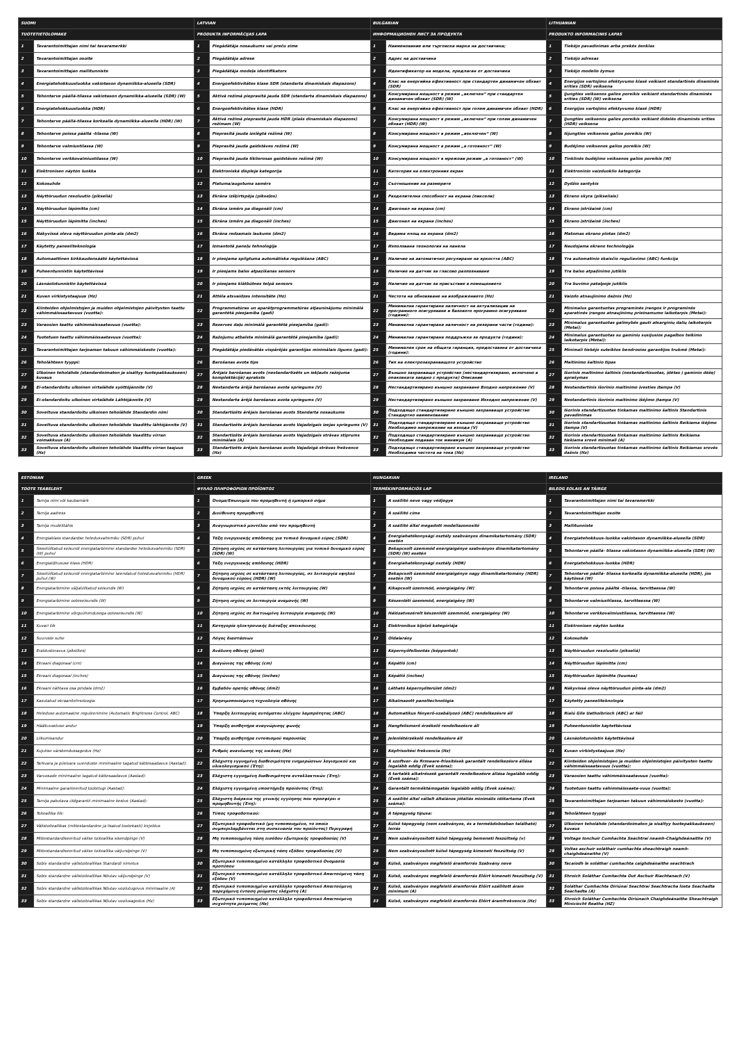| SUOMI | | LATVIAN | | BULGARIAN | | LITHUANIAN | |
| --- | --- | --- | --- | --- | --- | --- | --- |
| TUOTETIETOLOMAKE | | PRODUKTA INFORMĀCIJAS LAPA | | ИНФОРМАЦИОНЕН ЛИСТ ЗА ПРОДУКТА | | PRODUKTO INFORMACINIS LAPAS | |
| 1 | Tavarantoimittajan nimi tai tavaramerkki | 1 | Piegādātāja nosaukums vai preču zīme | 1 | Наименование или търговска марка на доставчика; | 1 | Tiekėjo pavadinimas arba prekės ženklas |
| 2 | Tavarantoimittajan osoite | 2 | Piegādātāja adrese | 2 | Адрес на доставчика | 2 | Tiekėjo adresas |
| 3 | Tavarantoimittajan mallitunniste | 3 | Piegādātāja modeļa identifikators | 3 | Идентификатор на модела, предлаган от доставчика | 3 | Tiekėjo modelio žymuo |
| 4 | Energiatehokkuusluokka vakiotason dynamiikka-alueella (SDR) | 4 | Energoefektivitātes klase SDR (standarta dinamiskais diapazons) | 4 | Клас на енергийна ефективност при стандартен динамичен обхват (SDR) | 4 | Energijos vartojimo efektyvumo klasė veikiant standartinės dinaminės srities (SDR) veiksena |
| 5 | Tehontarve päällä-tilassa vakiotason dynamiikka-alueella (SDR) (W) | 5 | Aktīvā režīmā pieprasītā jauda SDR (standarta dinamiskais diapazons) | 5 | Консумирана мощност в режим „включен“ при стандартен динамичен обхват (SDR) (W) | 5 | Įjungties veiksenos galios poreikis veikiant standartinės dinaminės srities (SDR) (W) veiksena |
| 6 | Energiatehokkuusluokka (HDR) | 6 | Energoefektivitātes klase (HDR) | 6 | Клас на енергийна ефективност при голям динамичен обхват (HDR) | 6 | Energijos vartojimo efektyvumo klasė (HDR) |
| 7 | Tehontarve päällä-tilassa korkealla dynamiikka-alueella (HDR) (W) | 7 | Aktīvā režīmā pieprasītā jauda HDR (plašs dinamiskais diapazons) režīmam (W) | 7 | Консумирана мощност в режим „включен“ при голям динамичен обхват (HDR) (W) | 7 | Įjungties veiksenos galios poreikis veikiant didelės dinaminės srities (HDR) veiksena |
| 8 | Tehontarve poissa päältä -tilassa (W) | 8 | Pieprasītā jauda izslēgtā režīmā (W) | 8 | Консумирана мощност в режим „изключен“ (W) | 8 | Išjungties veiksenos galios poreikis (W) |
| 9 | Tehontarve valmiustilassa (W) | 9 | Pieprasītā jauda gaidstāves režīmā (W) | 9 | Консумирана мощност в режим „в готовност“ (W) | 9 | Budėjimo veiksenos galios poreikis (W) |
| 10 | Tehontarve verkkovalmiustilassa (W) | 10 | Pieprasītā jauda tīklierosas gaidstāves režīmā (W) | 10 | Консумирана мощност в мрежови режим „в готовност“ (W) | 10 | Tinklinės budėjimo veiksenos galios poreikis (W) |
| 11 | Elektronisen näytön luokka | 11 | Elektroniskā displeja kategorija | 11 | Категория на електронния екран | 11 | Elektroninio vaizduoklio kategorija |
| 12 | Kokosuhde | 12 | Platuma/augstuma samērs | 12 | Съотношение на размерите | 12 | Dydžio santykis |
| 13 | Näyttöruudun resoluutio (pikseliä) | 13 | Ekrāna izšķirtspēja (pikseļos) | 13 | Разделителна способност на екрана (пиксели) | 13 | Ekrano skyra (pikseliais) |
| 14 | Näyttöruudun läpimitta (cm) | 14 | Ekrāna izmērs pa diagonāli (cm) | 14 | Диагонал на екрана (cm) | 14 | Ekrano įstrižainė (cm) |
| 15 | Näyttöruudun läpimitta (inches) | 15 | Ekrāna izmērs pa diagonāli (inches) | 15 | Диагонал на екрана (inches) | 15 | Ekrano įstrižainė (inches) |
| 16 | Näkyvissä oleva näyttöruudun pinta-ala (dm2) | 16 | Ekrāna redzamais laukums (dm2) | 16 | Видима площ на екрана (dm2) | 16 | Matomas ekrano plotas (dm2) |
| 17 | Käytetty paneeliteknologia | 17 | Izmantotā paneļu tehnoloģija | 17 | Използвана технология на панела | 17 | Naudojama ekrano technologija |
| 18 | Automaattinen kirkkaudensäätö käytettävissä | 18 | Ir pieejama spilgtuma automātiska regulēšana (ABC) | 18 | Наличие на автоматично регулиране на яркостта (ABC) | 18 | Yra automatinio skaisčio reguliavimo (ABC) funkcija |
| 19 | Puheentunnistin käytettävissä | 19 | Ir pieejams balss atpazīšanas sensors | 19 | Наличие на датчик за гласово разпознаване | 19 | Yra balso atpažinimo jutiklis |
| 20 | Läsnäolotunnistin käytettävissä | 20 | Ir pieejams klātbūtnes telpā sensors | 20 | Наличие на датчик за присъствие в помещението | 20 | Yra buvimo patalpoje jutiklis |
| 21 | Kuvan virkistystaajuus (Hz) | 21 | Attēla atsvaidzes intensitāte (Hz) | 21 | Честота на обновяване на изображението (Hz) | 21 | Vaizdo atnaujinimo dažnis (Hz) |
| 22 | Kiinteiden ohjelmistojen ja muiden ohjelmistojen päivitysten taattu vähimmäissaatavuus (vuotta): | 22 | Programmatūras un aparātprogrammatūras atjauninājumu minimālā garantētā pieejamība (gadi) | 22 | Минимална гарантирана наличност на актуализации на програмного осигуряване и базовото програмно осигуряване (години): | 22 | Minimalus garantuotas programinės įrangos ir programinės aparatinės įrangos atnaujinimų prieinamumo laikotarpis (Metai): |
| 23 | Varaosien taattu vähimmäissaatavuus (vuotta): | 23 | Rezerves daļu minimālā garantētā pieejamība (gadi): | 23 | Минимална гарантирана наличност на резервни части (години): | 23 | Minimalus garantuotas galimybės gauti atsarginių dalių laikotarpis (Metai): |
| 24 | Tuotetuen taattu vähimmäissaatavuus (vuotta): | 24 | Ražojumu atbalsta minimālā garantētā pieejamība (gadi): | 24 | Минимална гарантирана поддръжка за продукта (години): | 24 | Minimalus garantuotas su gaminiu susijusios pagalbos teikimo laikotarpis (Metai): |
| 25 | Tavarantoimittajan tarjoaman takuun vähimmäiskesto (vuotta): | 25 | Piegādātāja piedāvātās vispārējās garantijas minimālais ilgums (gadi): | 25 | Минимален срок на общата гаранция, предоставяна от доставчика (години): | 25 | Minimali tiekėjo suteiktos bendrosios garantijos trukmė (Metai): |
| 26 | Teholähteen tyyppi: | 26 | Barošanas avota tips | 26 | Тип на електрозахранващото устройство | 26 | Maitinimo šaltinio tipas |
| 27 | Ulkoinen teholähde (standardoimaton ja sisältyy tuotepakkaukseen) kuvaus | 27 | Ārējais barošanas avots (nestandartizēts un iekļauts ražojuma komplektācijā) apraksts | 27 | Външно захранващо устройство (нестандартизирано, включено в опаковката заедно с продукта) Описание | 27 | Išorinis maitinimo šaltinis (nestandartizuotas, įdėtas į gaminio dėžę) aprašymas |
| 28 | Ei-standardoitu ulkoinen virtalähde syöttöjännite (V) | 28 | Nestandarta ārējā barošanas avota spriegums (V) | 28 | Нестандартизирано външно захранване Входно напрежение (V) | 28 | Nestandartinis išorinio maitinimo įvesties įtampa (V) |
| 29 | Ei-standardoitu ulkoinen virtalähde Lähtöjännite (V) | 29 | Nestandarta ārējā barošanas avota spriegums (V) | 29 | Нестандартизирано външно захранване Изходно напрежение (V) | 29 | Nestandartinis išorinio maitinimo išėjimo įtampa (V) |
| 30 | Soveltuva standardoitu ulkoinen teholähde Standardin nimi | 30 | Standartizēts ārējais barošanas avots Standarta nosaukums | 30 | Подходящо стандартизирано външно захранващо устройство Стандартно наименование | 30 | Išorinis standartizuotas tinkamas maitinimo šaltinis Standartinis pavadinimas |
| 31 | Soveltuva standardoitu ulkoinen teholähde Vaadittu lähtöjännite (V) | 31 | Standartizēts ārējais barošanas avots Vajadzīgais izejas spriegums (V) | 31 | Подходящо стандартизирано външно захранващо устройство Необходимо напрежение на изхода (V) | 31 | Išorinis standartizuotas tinkamas maitinimo šaltinis Reikiama išėjimo įtampa (V) |
| 32 | Soveltuva standardoitu ulkoinen teholähde Vaadittu virran voimakkuus (A) | 32 | Standartizēts ārējais barošanas avots Vajadzīgais strāvas stiprums minimālais (A) | 32 | Подходящо стандартизирано външно захранващо устройство Необходим подаван ток минимум (A) | 32 | Išorinis standartizuotas tinkamas maitinimo šaltinis Reikiama tiekiama srovė minimali (A) |
| 33 | Soveltuva standardoitu ulkoinen teholähde Vaadittu virran taajuus (Hz) | 33 | Standartizēts ārējais barošanas avots Vajadzīgā strāvas frekvence (Hz) | 33 | Подходящо стандартизирано външно захранващо устройство Необходима честота на тока (Hz) | 33 | Išorinis standartizuotas tinkamas maitinimo šaltinis Reikiamas srovės dažnis (Hz) |
| ESTONIAN | | GREEK | | HUNGARIAN | | IRELAND | |
| --- | --- | --- | --- | --- | --- | --- | --- |
| TOOTE TEABELEHT | | ΦΥΛΛΟ ΠΛΗΡΟΦΟΡΙΩΝ ΠΡΟΪΟΝΤΟΣ | | TERMÉKINFORMÁCIÓS LAP | | BILEOG EOLAIS AN TÁIRGE | |
| 1 | Tarnija nimi või kaubamärk | 1 | Όνομα/Επωνυμία του προμηθευτή ή εμπορικό σήμα | 1 | A szállító neve vagy védjegye | 1 | Tavarantoimittajan nimi tai tavaramerkki |
| 2 | Tarnija aadress | 2 | Διεύθυνση προμηθευτή | 2 | A szállító címe | 2 | Tavarantoimittajan osoite |
| 3 | Tarnija mudelitähis | 3 | Αναγνωριστικό μοντέλου από τον προμηθευτή | 3 | A szállító által megadott modellazonosító | 3 | Mallitunniste |
| 4 | Energiaklass standardse heledusvahemiku (SDR) puhul | 4 | Τάξη ενεργειακής απόδοσης για τυπικό δυναμικό εύρος (SDR) | 4 | Energiahatékonysági osztály szabványos dinamikatartomány (SDR) esetén | 4 | Energiatehokkuus-luokka vakiotason dynamiikka-alueella (SDR) |
| 5 | Sisselülitatud seisundi energiatarbimine standardse heledusvahemiku (SDR) (W) puhul | 5 | Ζήτηση ισχύος σε κατάσταση λειτουργίας για τυπικό δυναμικό εύρος (SDR) (W) | 5 | Bekapcsolt üzemmód energiaigénye szabványos dinamikatartomány (SDR) (W) esetén | 5 | Tehontarve päällä- tilassa vakiotason dynamiikka-alueella (SDR) (W) |
| 6 | Energiatõhususe klass (HDR) | 6 | Τάξη ενεργειακής απόδοσης (HDR) | 6 | Energiahatékonysági osztály (HDR) | 6 | Energiatehokkuus-luokka (HDR) |
| 7 | Sisselülitatud seisundi energiatarbimine laiendatud heledusvahemiku (HDR) puhul (W) | 7 | Ζήτηση ισχύος σε κατάσταση λειτουργίας, σε λειτουργία υψηλού δυναμικού εύρους (HDR) (W) | 7 | Bekapcsolt üzemmód energiaigénye nagy dinamikatartomány (HDR) esetén (W) | 7 | Tehontarve päällä- tilassa korkealla dynamiikka-alueella (HDR), jos käytössä (W) |
| 8 | Energiatarbimine väljalülitatud seisundis (W) | 8 | Ζήτηση ισχύος σε κατάσταση εκτός λειτουργίας (W) | 8 | Kikapcsolt üzemmód, energiaigény (W) | 8 | Tehontarve poissa päältä -tilassa, tarvittaessa (W) |
| 9 | Energiatarbimine ooteseisundis (W) | 9 | Ζήτηση ισχύος σε λειτουργία αναμονής (W) | 9 | Készenléti üzemmód, energiaigény (W) | 9 | Tehontarve valmiustilassa, tarvittaessa (W) |
| 10 | Energiatarbimine võrguühendusega ooteseisundis (W) | 10 | Ζήτηση ισχύος σε δικτυωμένη λειτουργία αναμονής (W) | 10 | Hálózatvezérelt készenléti üzemmód, energiaigény (W) | 10 | Tehontarve verkkovalmiustilassa, tarvittaessa (W) |
| 11 | Kuvari liik | 11 | Κατηγορία ηλεκτρονικής διάταξης απεικόνισης | 11 | Elektronikus kijelző kategóriája | 11 | Elektronisen näytön luokka |
| 12 | Suuruste suhe | 12 | Λόγος διαστάσεων | 12 | Oldalarány | 12 | Kokosuhde |
| 13 | Eraldusteravus (pikslites) | 13 | Ανάλυση οθόνης (pixel) | 13 | Képernyőfelbontás (képpontok) | 13 | Näyttöruudun resoluutio (pikseliä) |
| 14 | Ekraani diagonaal (cm) | 14 | Διαγώνιος της οθόνης (cm) | 14 | Képátló (cm) | 14 | Näyttöruudun läpimitta (cm) |
| 15 | Ekraani diagonaal (inches) | 15 | Διαγώνιος της οθόνης (inches) | 15 | Képátló (inches) | 15 | Näyttöruudun läpimitta (tuumaa) |
| 16 | Ekraani nähtava osa pindala (dm2) | 16 | Εμβαδόν ορατής οθόνης (dm2) | 16 | Látható képernyőterület (dm2) | 16 | Näkyvissä oleva näyttöruudun pinta-ala (dm2) |
| 17 | Kasutatud ekraanitehnoloogia | 17 | Χρησιμοποιούμενη τεχνολογία οθόνης | 17 | Alkalmazott paneltechnológia | 17 | Käytetty paneeliteknologia |
| 18 | Heleduse automaatne reguleerimine (Automatic Brightness Control, ABC) | 18 | Ύπαρξη λειτουργίας αυτόματου ελέγχου λαμπρότητας (ABC) | 18 | Automatikus fényerő-szabályozó (ABC) rendelkezésre áll | 18 | Rialú Gile Uathoibríoch (ABC) ar fáil |
| 19 | Häältuvastuse andur | 19 | Ύπαρξη αισθητήρα αναγνώρισης φωνής | 19 | Hangfelismerő érzékelő rendelkezésre áll | 19 | Puheentunnistin käytettävissä |
| 20 | Liikumisandur | 20 | Ύπαρξη αισθητήρα εντοπισμού παρουσίας | 20 | Jelenlétérzékelő rendelkezésre áll | 20 | Läsnäolotunnistin käytettävissä |
| 21 | Kujutise värskendussagedus (Hz) | 21 | Ρυθμός ανανέωσης της εικόνας (Hz) | 21 | Képfrissítési frekvencia (Hz) | 21 | Kuvan virkistystaajuus (Hz) |
| 22 | Tarkvara ja püsivara uuenduste minimaalne tagatud kättesaadavus (Aastad): | 22 | Ελάχιστη εγγυημένη διαθεσιμότητα ενημερώσεων λογισμικού και υλικολογισμικού (Έτη): | 22 | A szoftver- és firmware-frissítések garantált rendelkezésre állása legalább eddig (Évek száma): | 22 | Kiinteiden ohjelmistojen ja muiden ohjelmistojen päivitysten taattu vähimmäissaatavuus (vuotta): |
| 23 | Varuosade minimaalne tagatud kättesaadavus (Aastad): | 23 | Ελάχιστη εγγυημένη διαθεσιμότητα ανταλλακτικών (Έτη): | 23 | A tartalék alkatrészek garantált rendelkezésre állása legalább eddig (Évek száma): | 23 | Varaosien taattu vähimmäissaatavuus (vuotta): |
| 24 | Minimaalne garanteeritud tootetugi (Aastad): | 24 | Ελάχιστη εγγυημένη υποστήριξη προϊόντος (Έτη): | 24 | Garantált terméktámogatás legalább eddig (Évek száma): | 24 | Tuotetuen taattu vähimmäissaata-vuus (vuotta): |
| 25 | Tarnija pakutava üldgarantii minimaalne kestus (Aastad): | 25 | Ελάχιστη διάρκεια της γενικής εγγύησης που προσφέρει ο προμηθευτής (Έτη): | 25 | A szállító által vállalt általános jótállás minimális időtartama (Évek száma): | 25 | Tavarantoimittajan tarjoaman takuun vähimmäiskesto (vuotta): |
| 26 | Toiteallika liik: | 26 | Τύπος τροφοδοτικού: | 26 | A tápegység típusa: | 26 | Teholähteen tyyppi |
| 27 | Välistoiteallikas (mittestandardne ja lisatud tootekasti) kirjeldus | 27 | Εξωτερικό τροφοδοτικό (μη τυποποιημένο, το οποίο συμπεριλαμβάνεται στη συσκευασία του προϊόντος) Περιγραφή | 27 | Külső tápegység (nem szabványos, és a termékdobozban található) leírás | 27 | Ulkoinen teholähde (standardoimaton ja sisältyy tuotepakkaukseen) kuvaus |
| 28 | Mittestandardiseeritud välise toiteallika sisendpinge (V) | 28 | Μη τυποποιημένη τάση εισόδου εξωτερικής τροφοδοσίας (V) | 28 | Nem szabványosított külső tápegység bemeneti feszültség (v) | 28 | Voltage Ionchuir Cumhachta Seachtraí neamh-Chaighdeánaithe (V) |
| 29 | Mittestandardiseeritud välise toiteallika väljundpinge (V) | 29 | Μη τυποποιημένη εξωτερική τάση εξόδου τροφοδοσίας (V) | 29 | Nem szabványosított külső tápegység kimeneti feszültség (V) | 29 | Voltas aschuir soláthair cumhachta sheachtraigh neamh-chaighdeánaithe (V) |
| 30 | Sobiv standardne välistoiteallikas Standardi nimetus | 30 | Εξωτερικό τυποποιημένο κατάλληλο τροφοδοτικό Ονομασία προτύπου | 30 | Külső, szabványos megfelelő áramforrás Szabvány neve | 30 | Tacaíodh le soláthar cumhachta caighdeánaithe seachtrach |
| 31 | Sobiv standardne välistoiteallikas Nõutav väljundpinge (V) | 31 | Εξωτερικό τυποποιημένο κατάλληλο τροφοδοτικό Απαιτούμενη τάση εξόδου (V) | 31 | Külső, szabványos megfelelő áramforrás Előírt kimeneti feszültség (V) | 31 | Shroich Soláthar Cumhachta Out Aschuir Riachtanach (V) |
| 32 | Sobiv standardne välistoiteallikas Nõutav voolutugevus minimaalne (A) | 32 | Εξωτερικό τυποποιημένο κατάλληλο τροφοδοτικό Απαιτούμενη παρεχόμενη ένταση ρεύματος ελάχιστη (A) | 32 | Külső, szabványos megfelelő áramforrás Előírt szállított áram minimum (A) | 32 | Soláthar Cumhachta Oiriúnaí Seachtraí Seachtracha Íosta Seachadta Seachadta (A) |
| 33 | Sobiv standardne välistoiteallikas Nõutav voolusagedus (Hz) | 33 | Εξωτερικό τυποποιημένο κατάλληλο τροφοδοτικό Απαιτούμενη συχνότητα ρεύματος (Hz) | 33 | Külső, szabványos megfelelő áramforrás Előírt áramfrekvencia (Hz) | 33 | Shroich Soláthar Cumhachta Oiriúnach Chaighdeánaithe Sheachtraigh Minicíocht Reatha (HZ) |